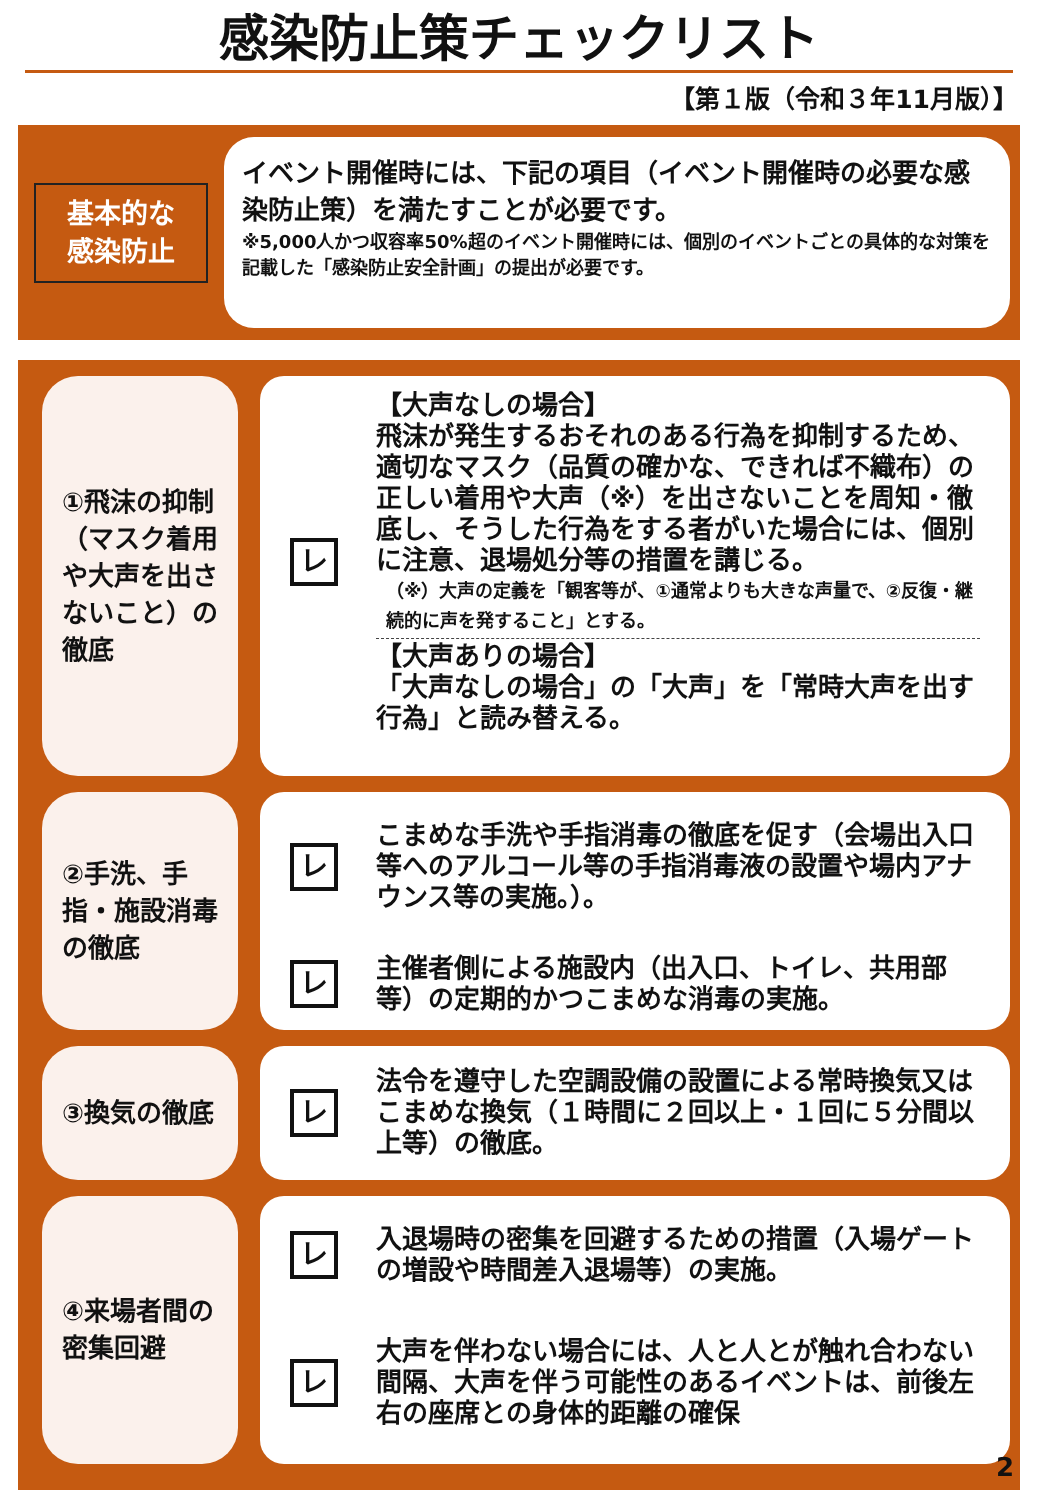感染防止策チェックリスト
【第１版（令和３年11月版）】
基本的な
感染防止
イベント開催時には、下記の項目（イベント開催時の必要な感染防止策）を満たすことが必要です。
※5,000人かつ収容率50%超のイベント開催時には、個別のイベントごとの具体的な対策を記載した「感染防止安全計画」の提出が必要です。
①飛沫の抑制（マスク着用や大声を出さないこと）の徹底
レ
【大声なしの場合】
飛沫が発生するおそれのある行為を抑制するため、適切なマスク（品質の確かな、できれば不織布）の正しい着用や大声（※）を出さないことを周知・徹底し、そうした行為をする者がいた場合には、個別に注意、退場処分等の措置を講じる。
（※）大声の定義を「観客等が、①通常よりも大きな声量で、②反復・継続的に声を発すること」とする。
【大声ありの場合】
「大声なしの場合」の「大声」を「常時大声を出す行為」と読み替える。
②手洗、手指・施設消毒の徹底
レ
こまめな手洗や手指消毒の徹底を促す（会場出入口等へのアルコール等の手指消毒液の設置や場内アナウンス等の実施。）。
レ
主催者側による施設内（出入口、トイレ、共用部等）の定期的かつこまめな消毒の実施。
③換気の徹底
レ
法令を遵守した空調設備の設置による常時換気又はこまめな換気（１時間に２回以上・１回に５分間以上等）の徹底。
④来場者間の密集回避
レ
入退場時の密集を回避するための措置（入場ゲートの増設や時間差入退場等）の実施。
レ
大声を伴わない場合には、人と人とが触れ合わない間隔、大声を伴う可能性のあるイベントは、前後左右の座席との身体的距離の確保
2